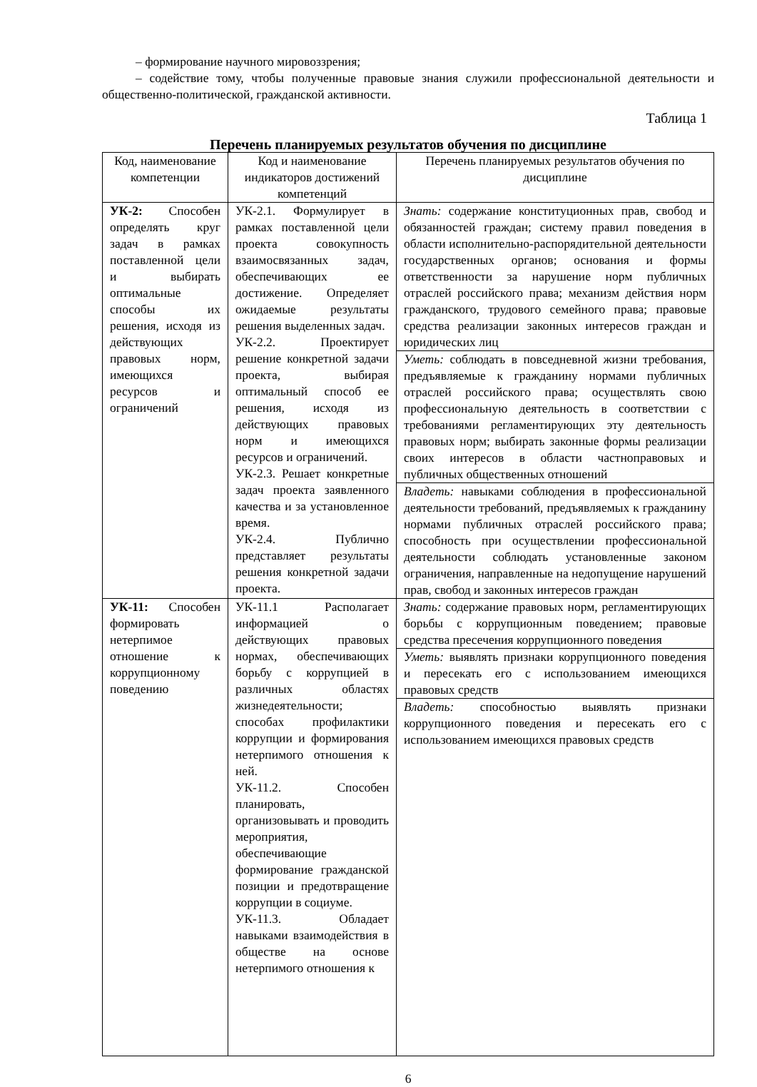– формирование научного мировоззрения;
– содействие тому, чтобы полученные правовые знания служили профессиональной деятельности и общественно-политической, гражданской активности.
Таблица 1
Перечень планируемых результатов обучения по дисциплине
| Код, наименование компетенции | Код и наименование индикаторов достижений компетенций | Перечень планируемых результатов обучения по дисциплине |
| --- | --- | --- |
| УК-2: Способен определять круг задач в рамках поставленной цели и выбирать оптимальные способы их решения, исходя из действующих правовых норм, имеющихся ресурсов и ограничений | УК-2.1. Формулирует в рамках поставленной цели проекта совокупность взаимосвязанных задач, обеспечивающих ее достижение. Определяет ожидаемые результаты решения выделенных задач. УК-2.2. Проектирует решение конкретной задачи проекта, выбирая оптимальный способ ее решения, исходя из действующих правовых норм и имеющихся ресурсов и ограничений. УК-2.3. Решает конкретные задач проекта заявленного качества и за установленное время. УК-2.4. Публично представляет результаты решения конкретной задачи проекта. | Знать: содержание конституционных прав, свобод и обязанностей граждан; систему правил поведения в области исполнительно-распорядительной деятельности государственных органов; основания и формы ответственности за нарушение норм публичных отраслей российского права; механизм действия норм гражданского, трудового семейного права; правовые средства реализации законных интересов граждан и юридических лиц |
| | | Уметь: соблюдать в повседневной жизни требования, предъявляемые к гражданину нормами публичных отраслей российского права; осуществлять свою профессиональную деятельность в соответствии с требованиями регламентирующих эту деятельность правовых норм; выбирать законные формы реализации своих интересов в области частноправовых и публичных общественных отношений |
| | | Владеть: навыками соблюдения в профессиональной деятельности требований, предъявляемых к гражданину нормами публичных отраслей российского права; способность при осуществлении профессиональной деятельности соблюдать установленные законом ограничения, направленные на недопущение нарушений прав, свобод и законных интересов граждан |
| УК-11: Способен формировать нетерпимое отношение к коррупционному поведению | УК-11.1 Располагает информацией о действующих правовых нормах, обеспечивающих борьбу с коррупцией в различных областях жизнедеятельности; способах профилактики коррупции и формирования нетерпимого отношения к ней. УК-11.2. Способен планировать, организовывать и проводить мероприятия, обеспечивающие формирование гражданской позиции и предотвращение коррупции в социуме. УК-11.3. Обладает навыками взаимодействия в обществе на основе нетерпимого отношения к | Знать: содержание правовых норм, регламентирующих борьбы с коррупционным поведением; правовые средства пресечения коррупционного поведения |
| | | Уметь: выявлять признаки коррупционного поведения и пересекать его с использованием имеющихся правовых средств |
| | | Владеть: способностью выявлять признаки коррупционного поведения и пересекать его с использованием имеющихся правовых средств |
6